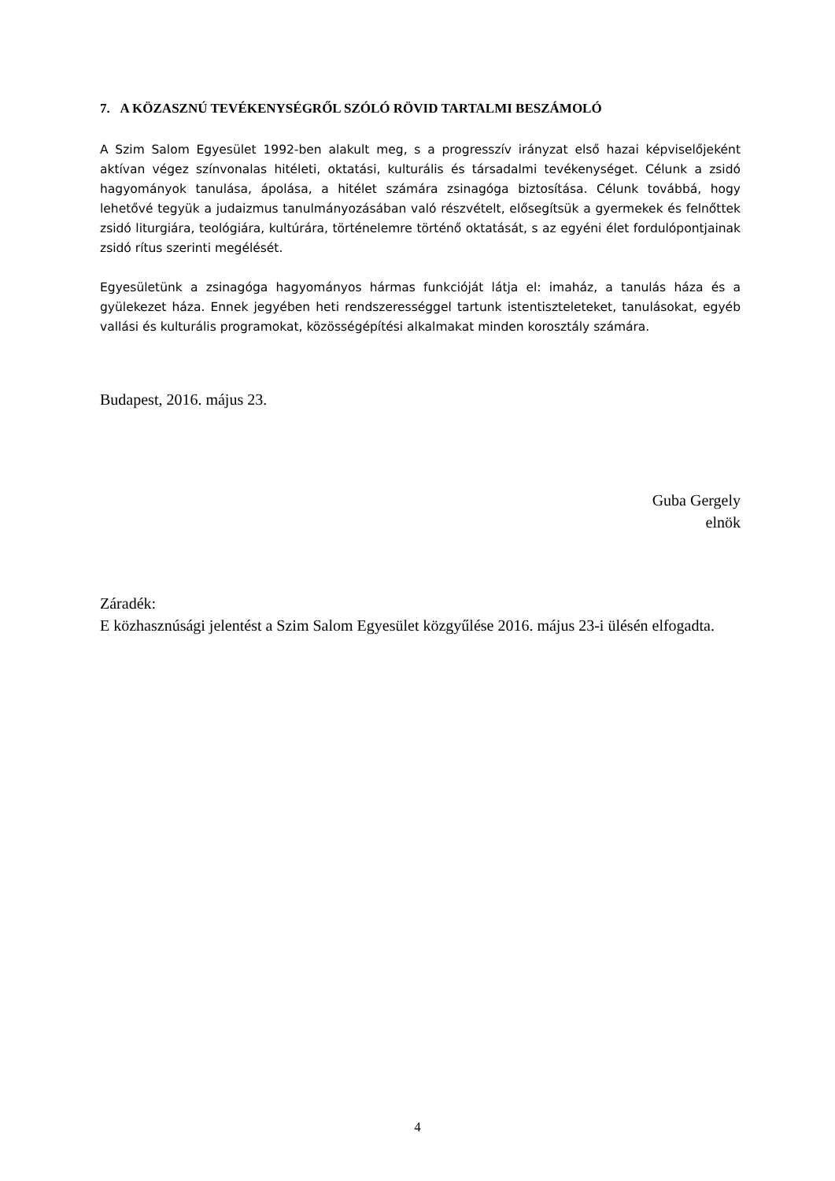7. A KÖZASZNÚ TEVÉKENYSÉGRŐL SZÓLÓ RÖVID TARTALMI BESZÁMOLÓ
A Szim Salom Egyesület 1992-ben alakult meg, s a progresszív irányzat első hazai képviselőjeként aktívan végez színvonalas hitéleti, oktatási, kulturális és társadalmi tevékenységet. Célunk a zsidó hagyományok tanulása, ápolása, a hitélet számára zsinagóga biztosítása. Célunk továbbá, hogy lehetővé tegyük a judaizmus tanulmányozásában való részvételt, elősegítsük a gyermekek és felnőttek zsidó liturgiára, teológiára, kultúrára, történelemre történő oktatását, s az egyéni élet fordulópontjainak zsidó rítus szerinti megélését.
Egyesületünk a zsinagóga hagyományos hármas funkcióját látja el: imaház, a tanulás háza és a gyülekezet háza. Ennek jegyében heti rendszerességgel tartunk istentiszteleteket, tanulásokat, egyéb vallási és kulturális programokat, közösségépítési alkalmakat minden korosztály számára.
Budapest, 2016. május 23.
Guba Gergely
elnök
Záradék:
E közhasznúsági jelentést a Szim Salom Egyesület közgyűlése 2016. május 23-i ülésén elfogadta.
4